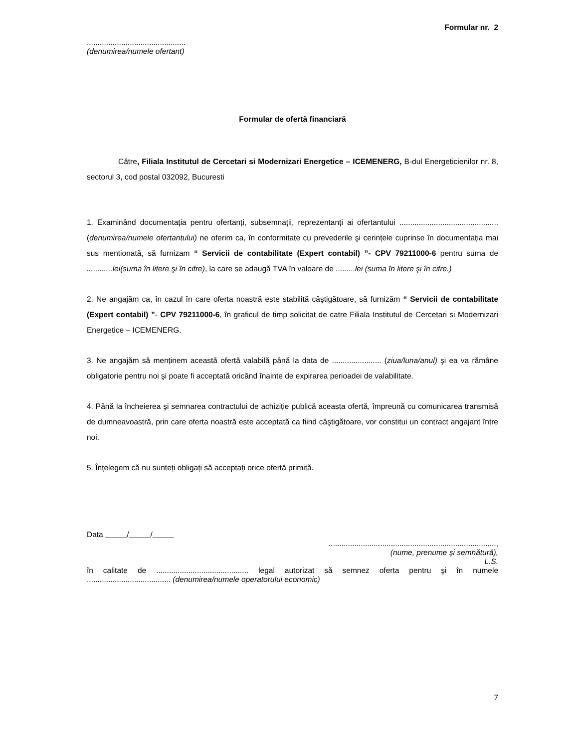Formular nr. 2
..............................................
(denumirea/numele ofertant)
Formular de ofertă financiară
Către, Filiala Institutul de Cercetari si Modernizari Energetice – ICEMENERG, B-dul Energeticienilor nr. 8, sectorul 3, cod postal 032092, Bucuresti
1. Examinând documentația pentru ofertanți, subsemnații, reprezentanți ai ofertantului ..............................................(denumirea/numele ofertantului) ne oferim ca, în conformitate cu prevederile şi cerințele cuprinse în documentația mai sus mentionată, să furnizam “ Servicii de contabilitate (Expert contabil) ”- CPV 79211000-6 pentru suma de ............lei(suma în litere şi în cifre), la care se adaugă TVA în valoare de .........lei (suma în litere şi în cifre.)
2. Ne angajăm ca, în cazul în care oferta noastră este stabilită câştigătoare, să furnizăm “ Servicii de contabilitate (Expert contabil) ”- CPV 79211000-6, în graficul de timp solicitat de catre Filiala Institutul de Cercetari si Modernizari Energetice – ICEMENERG.
3. Ne angajăm să menținem această ofertă valabilă până la data de ....................... (ziua/luna/anul) şi ea va rămâne obligatorie pentru noi şi poate fi acceptată oricând înainte de expirarea perioadei de valabilitate.
4. Până la încheierea şi semnarea contractului de achiziție publică aceasta ofertă, împreună cu comunicarea transmisă de dumneavoastră, prin care oferta noastră este acceptată ca fiind câştigătoare, vor constitui un contract angajant între noi.
5. Înțelegem că nu sunteți obligați să acceptați orice ofertă primită.
Data / /
..............................................................................,
(nume, prenume şi semnătură),
L.S.
în calitate de ........................................... legal autorizat să semnez oferta pentru şi în numele
....................................... (denumirea/numele operatorului economic)
7